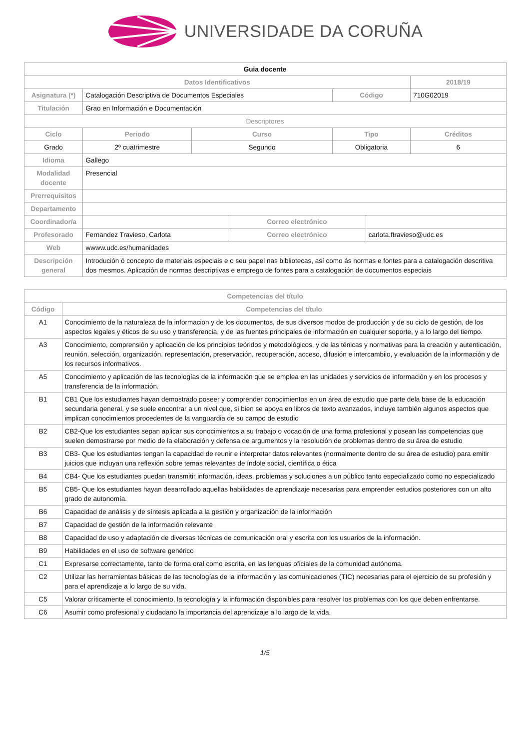UNIVERSIDADE DA CORUÑA
| Guia docente | | | | | | |
| Datos Identificativos | | | | | | 2018/19 |
| Asignatura (*) | Catalogación Descriptiva de Documentos Especiales | | | Código | | 710G02019 |
| Titulación | Grao en Información e Documentación | | | | | |
| Descriptores | | | | | | |
| Ciclo | Periodo | Curso | | Tipo | | Créditos |
| Grado | 2º cuatrimestre | Segundo | | Obligatoria | | 6 |
| Idioma | Gallego | | | | | |
| Modalidad docente | Presencial | | | | | |
| Prerrequisitos | | | | | | |
| Departamento | | | | | | |
| Coordinador/a | | | Correo electrónico | | | |
| Profesorado | Fernandez Travieso, Carlota | | Correo electrónico | | carlota.ftravieso@udc.es | |
| Web | wwww.udc.es/humanidades | | | | | |
| Descripción general | Introdución ó concepto de materiais especiais e o seu papel nas bibliotecas, así como ás normas e fontes para a catalogación descritiva dos mesmos. Aplicación de normas descriptivas e emprego de fontes para a catalogación de documentos especiais | | | | | |
| Competencias del título | |
| --- | --- |
| Código | Competencias del título |
| A1 | Conocimiento de la naturaleza de la informacion y de los documentos, de sus diversos modos de producción y de su ciclo de gestión, de los aspectos legales y éticos de su uso y transferencia, y de las fuentes principales de información en cualquier soporte, y a lo largo del tiempo. |
| A3 | Conocimiento, comprensión y aplicación de los principios teóridos y metodológicos, y de las ténicas y normativas para la creación y autenticación, reunión, selección, organización, representación, preservación, recuperación, acceso, difusión e intercambiio, y evaluación de la información y de los recursos informativos. |
| A5 | Conocimiento y aplicación de las tecnologías de la información que se emplea en las unidades y servicios de información y en los procesos y transferencia de la información. |
| B1 | CB1 Que los estudiantes hayan demostrado poseer y comprender conocimientos en un área de estudio que parte dela base de la educación secundaria general, y se suele encontrar a un nivel que, si bien se apoya en libros de texto avanzados, incluye también algunos aspectos que implican conocimientos procedentes de la vanguardia de su campo de estudio |
| B2 | CB2-Que los estudiantes sepan aplicar sus conocimientos a su trabajo o vocación de una forma profesional y posean las competencias que suelen demostrarse por medio de la elaboración y defensa de argumentos y la resolución de problemas dentro de su área de estudio |
| B3 | CB3- Que los estudiantes tengan la capacidad de reunir e interpretar datos relevantes (normalmente dentro de su área de estudio) para emitir juicios que incluyan una reflexión sobre temas relevantes de índole social, científica o ética |
| B4 | CB4- Que los estudiantes puedan transmitir información, ideas, problemas y soluciones a un público tanto especializado como no especializado |
| B5 | CB5- Que los estudiantes hayan desarrollado aquellas habilidades de aprendizaje necesarias para emprender estudios posteriores con un alto grado de autonomía. |
| B6 | Capacidad de análisis y de síntesis aplicada a la gestión y organización de la información |
| B7 | Capacidad de gestión de la información relevante |
| B8 | Capacidad de uso y adaptación de diversas técnicas de comunicación oral y escrita con los usuarios de la información. |
| B9 | Habilidades en el uso de software genérico |
| C1 | Expresarse correctamente, tanto de forma oral como escrita, en las lenguas oficiales de la comunidad autónoma. |
| C2 | Utilizar las herramientas básicas de las tecnologías de la información y las comunicaciones (TIC) necesarias para el ejercicio de su profesión y para el aprendizaje a lo largo de su vida. |
| C5 | Valorar críticamente el conocimiento, la tecnología y la información disponibles para resolver los problemas con los que deben enfrentarse. |
| C6 | Asumir como profesional y ciudadano la importancia del aprendizaje a lo largo de la vida. |
1/5